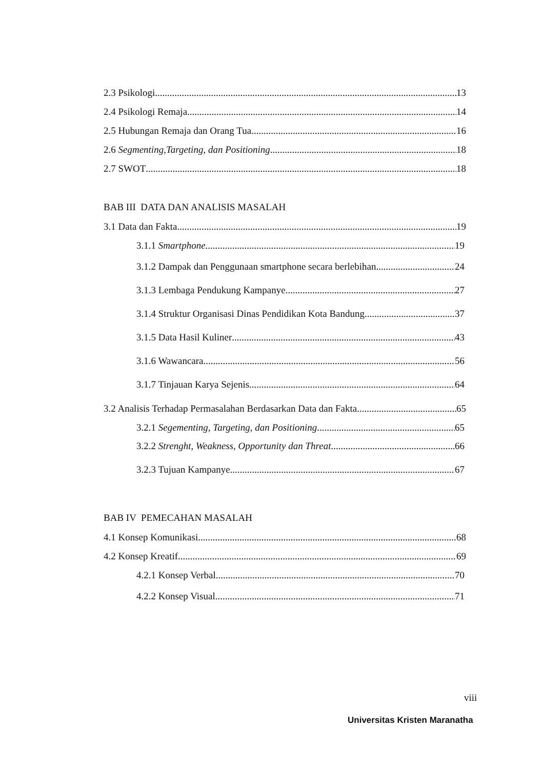2.3 Psikologi 13
2.4 Psikologi Remaja 14
2.5 Hubungan Remaja dan Orang Tua 16
2.6 Segmenting,Targeting, dan Positioning 18
2.7 SWOT 18
BAB III DATA DAN ANALISIS MASALAH
3.1 Data dan Fakta 19
3.1.1 Smartphone 19
3.1.2 Dampak dan Penggunaan smartphone secara berlebihan 24
3.1.3 Lembaga Pendukung Kampanye 27
3.1.4 Struktur Organisasi Dinas Pendidikan Kota Bandung 37
3.1.5 Data Hasil Kuliner 43
3.1.6 Wawancara 56
3.1.7 Tinjauan Karya Sejenis 64
3.2 Analisis Terhadap Permasalahan Berdasarkan Data dan Fakta 65
3.2.1 Segementing, Targeting, dan Positioning 65
3.2.2 Strenght, Weakness, Opportunity dan Threat 66
3.2.3 Tujuan Kampanye 67
BAB IV PEMECAHAN MASALAH
4.1 Konsep Komunikasi 68
4.2 Konsep Kreatif 69
4.2.1 Konsep Verbal 70
4.2.2 Konsep Visual 71
viii
Universitas Kristen Maranatha